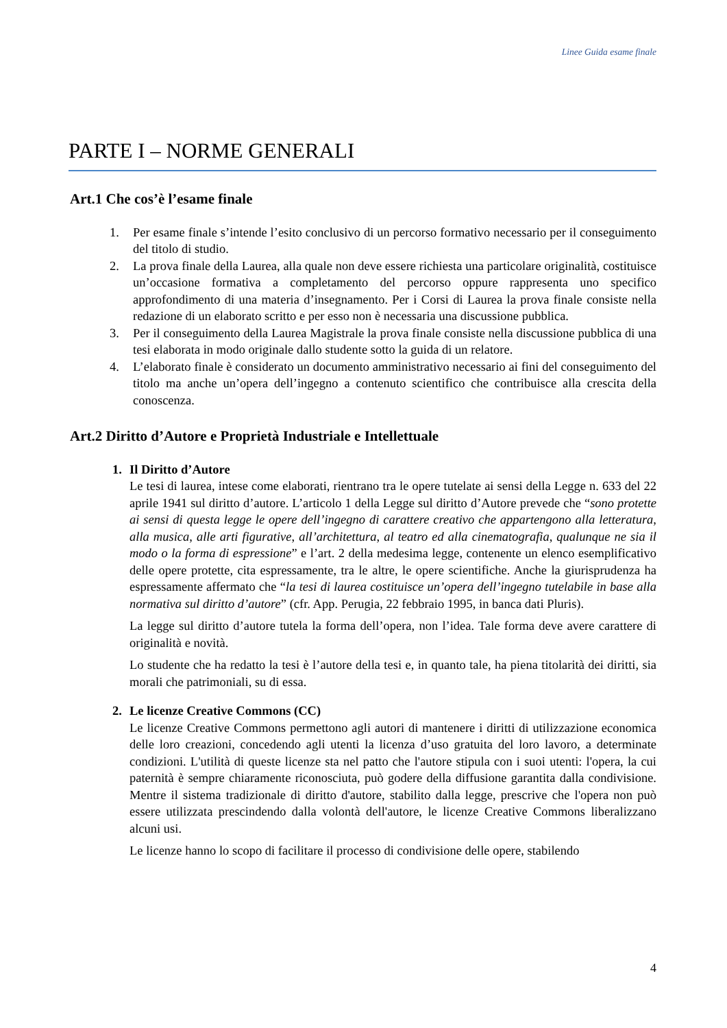Linee Guida esame finale
PARTE I – NORME GENERALI
Art.1 Che cos’è l’esame finale
1. Per esame finale s’intende l’esito conclusivo di un percorso formativo necessario per il conseguimento del titolo di studio.
2. La prova finale della Laurea, alla quale non deve essere richiesta una particolare originalità, costituisce un’occasione formativa a completamento del percorso oppure rappresenta uno specifico approfondimento di una materia d’insegnamento. Per i Corsi di Laurea la prova finale consiste nella redazione di un elaborato scritto e per esso non è necessaria una discussione pubblica.
3. Per il conseguimento della Laurea Magistrale la prova finale consiste nella discussione pubblica di una tesi elaborata in modo originale dallo studente sotto la guida di un relatore.
4. L’elaborato finale è considerato un documento amministrativo necessario ai fini del conseguimento del titolo ma anche un’opera dell’ingegno a contenuto scientifico che contribuisce alla crescita della conoscenza.
Art.2 Diritto d’Autore e Proprietà Industriale e Intellettuale
1. Il Diritto d’Autore
Le tesi di laurea, intese come elaborati, rientrano tra le opere tutelate ai sensi della Legge n. 633 del 22 aprile 1941 sul diritto d’autore. L’articolo 1 della Legge sul diritto d’Autore prevede che “sono protette ai sensi di questa legge le opere dell’ingegno di carattere creativo che appartengono alla letteratura, alla musica, alle arti figurative, all’architettura, al teatro ed alla cinematografia, qualunque ne sia il modo o la forma di espressione” e l’art. 2 della medesima legge, contenente un elenco esemplificativo delle opere protette, cita espressamente, tra le altre, le opere scientifiche. Anche la giurisprudenza ha espressamente affermato che “la tesi di laurea costituisce un’opera dell’ingegno tutelabile in base alla normativa sul diritto d’autore” (cfr. App. Perugia, 22 febbraio 1995, in banca dati Pluris).
La legge sul diritto d’autore tutela la forma dell’opera, non l’idea. Tale forma deve avere carattere di originalità e novità.
Lo studente che ha redatto la tesi è l’autore della tesi e, in quanto tale, ha piena titolarità dei diritti, sia morali che patrimoniali, su di essa.
2. Le licenze Creative Commons (CC)
Le licenze Creative Commons permettono agli autori di mantenere i diritti di utilizzazione economica delle loro creazioni, concedendo agli utenti la licenza d’uso gratuita del loro lavoro, a determinate condizioni. L'utilità di queste licenze sta nel patto che l'autore stipula con i suoi utenti: l'opera, la cui paternità è sempre chiaramente riconosciuta, può godere della diffusione garantita dalla condivisione. Mentre il sistema tradizionale di diritto d'autore, stabilito dalla legge, prescrive che l'opera non può essere utilizzata prescindendo dalla volontà dell'autore, le licenze Creative Commons liberalizzano alcuni usi.
Le licenze hanno lo scopo di facilitare il processo di condivisione delle opere, stabilendo
4